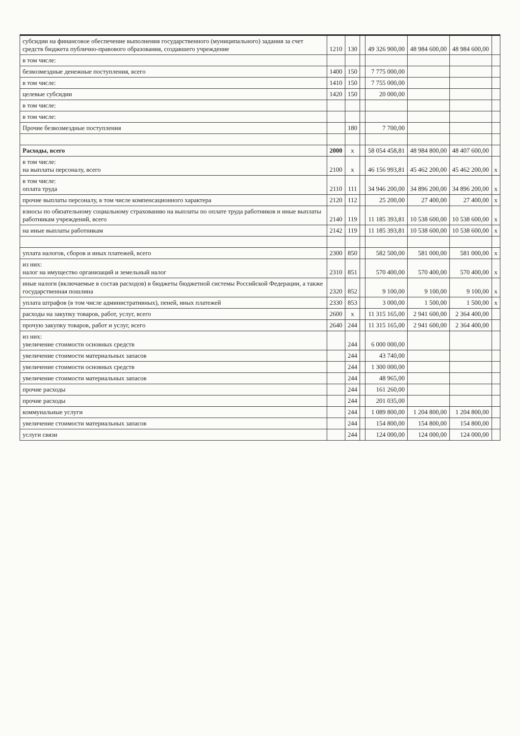| субсидии на финансовое обеспечение выполнения государственного (муниципального) задания за счет средств бюджета публично-правового образования, создавшего учреждение | 1210 | 130 | | 49 326 900,00 | 48 984 600,00 | 48 984 600,00 | |
| в том числе: | | | | | | | |
| безвозмездные денежные поступления, всего | 1400 | 150 | | 7 775 000,00 | | | |
| в том числе: | 1410 | 150 | | 7 755 000,00 | | | |
| целевые субсидии | 1420 | 150 | | 20 000,00 | | | |
| в том числе: | | | | | | | |
| в том числе: | | | | | | | |
| Прочие безвозмездные поступления | | 180 | | 7 700,00 | | | |
| Расходы, всего | 2000 | x | | 58 054 458,81 | 48 984 800,00 | 48 407 600,00 | |
| в том числе: на выплаты персоналу, всего | 2100 | x | | 46 156 993,81 | 45 462 200,00 | 45 462 200,00 | x |
| в том числе: оплата труда | 2110 | 111 | | 34 946 200,00 | 34 896 200,00 | 34 896 200,00 | x |
| прочие выплаты персоналу, в том числе компенсационного характера | 2120 | 112 | | 25 200,00 | 27 400,00 | 27 400,00 | x |
| взносы по обязательному социальному страхованию на выплаты по оплате труда работников и иные выплаты работникам учреждений, всего | 2140 | 119 | | 11 185 393,81 | 10 538 600,00 | 10 538 600,00 | x |
| на иные выплаты работникам | 2142 | 119 | | 11 185 393,81 | 10 538 600,00 | 10 538 600,00 | x |
| уплата налогов, сборов и иных платежей, всего | 2300 | 850 | | 582 500,00 | 581 000,00 | 581 000,00 | x |
| из них: налог на имущество организаций и земельный налог | 2310 | 851 | | 570 400,00 | 570 400,00 | 570 400,00 | x |
| иные налоги (включаемые в состав расходов) в бюджеты бюджетной системы Российской Федерации, а также государственная пошлина | 2320 | 852 | | 9 100,00 | 9 100,00 | 9 100,00 | x |
| уплата штрафов (в том числе административных), пеней, иных платежей | 2330 | 853 | | 3 000,00 | 1 500,00 | 1 500,00 | x |
| расходы на закупку товаров, работ, услуг, всего | 2600 | x | | 11 315 165,00 | 2 941 600,00 | 2 364 400,00 | |
| прочую закупку товаров, работ и услуг, всего | 2640 | 244 | | 11 315 165,00 | 2 941 600,00 | 2 364 400,00 | |
| из них: увеличение стоимости основных средств | | 244 | | 6 000 000,00 | | | |
| увеличение стоимости материальных запасов | | 244 | | 43 740,00 | | | |
| увеличение стоимости основных средств | | 244 | | 1 300 000,00 | | | |
| увеличение стоимости материальных запасов | | 244 | | 48 965,00 | | | |
| прочие расходы | | 244 | | 161 260,00 | | | |
| прочие расходы | | 244 | | 201 035,00 | | | |
| коммунальные услуги | | 244 | | 1 089 800,00 | 1 204 800,00 | 1 204 800,00 | |
| увеличение стоимости материальных запасов | | 244 | | 154 800,00 | 154 800,00 | 154 800,00 | |
| услуги связи | | 244 | | 124 000,00 | 124 000,00 | 124 000,00 | |